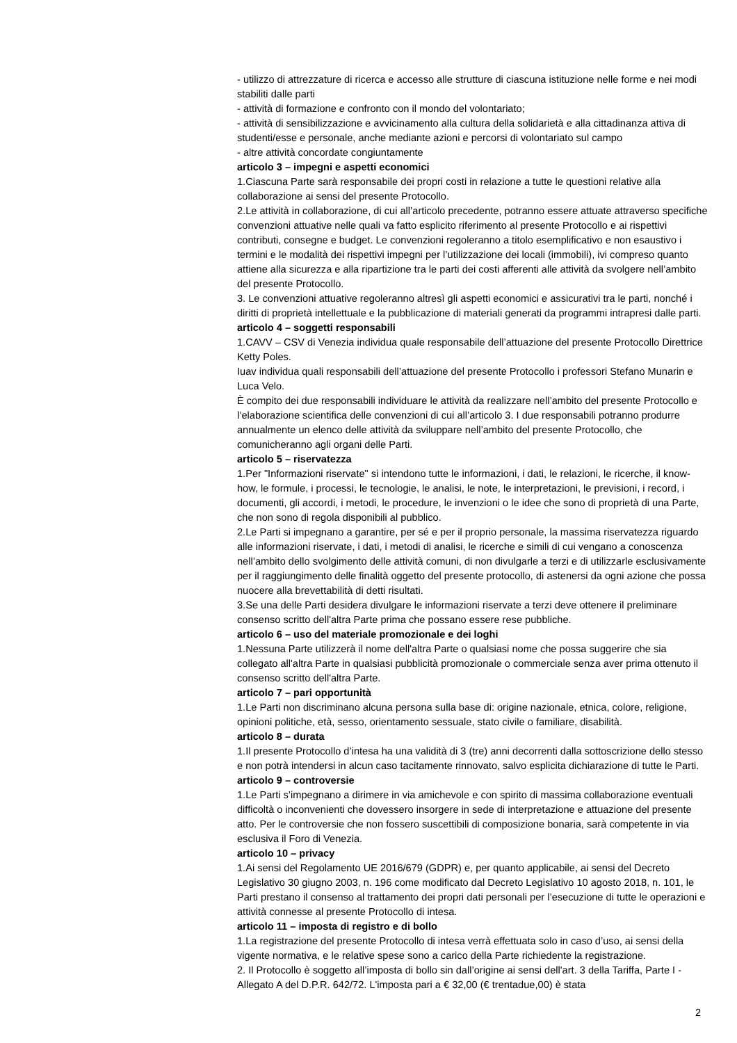- utilizzo di attrezzature di ricerca e accesso alle strutture di ciascuna istituzione nelle forme e nei modi stabiliti dalle parti
- attività di formazione e confronto con il mondo del volontariato;
- attività di sensibilizzazione e avvicinamento alla cultura della solidarietà e alla cittadinanza attiva di studenti/esse e personale, anche mediante azioni e percorsi di volontariato sul campo
- altre attività concordate congiuntamente
articolo 3 – impegni e aspetti economici
1.Ciascuna Parte sarà responsabile dei propri costi in relazione a tutte le questioni relative alla collaborazione ai sensi del presente Protocollo.
2.Le attività in collaborazione, di cui all’articolo precedente, potranno essere attuate attraverso specifiche convenzioni attuative nelle quali va fatto esplicito riferimento al presente Protocollo e ai rispettivi contributi, consegne e budget. Le convenzioni regoleranno a titolo esemplificativo e non esaustivo i termini e le modalità dei rispettivi impegni per l’utilizzazione dei locali (immobili), ivi compreso quanto attiene alla sicurezza e alla ripartizione tra le parti dei costi afferenti alle attività da svolgere nell’ambito del presente Protocollo.
3. Le convenzioni attuative regoleranno altresì gli aspetti economici e assicurativi tra le parti, nonché i diritti di proprietà intellettuale e la pubblicazione di materiali generati da programmi intrapresi dalle parti.
articolo 4 – soggetti responsabili
1.CAVV – CSV di Venezia individua quale responsabile dell’attuazione del presente Protocollo Direttrice Ketty Poles.
Iuav individua quali responsabili dell’attuazione del presente Protocollo i professori Stefano Munarin e Luca Velo.
È compito dei due responsabili individuare le attività da realizzare nell’ambito del presente Protocollo e l’elaborazione scientifica delle convenzioni di cui all’articolo 3. I due responsabili potranno produrre annualmente un elenco delle attività da sviluppare nell’ambito del presente Protocollo, che comunicheranno agli organi delle Parti.
articolo 5 – riservatezza
1.Per "Informazioni riservate" si intendono tutte le informazioni, i dati, le relazioni, le ricerche, il know-how, le formule, i processi, le tecnologie, le analisi, le note, le interpretazioni, le previsioni, i record, i documenti, gli accordi, i metodi, le procedure, le invenzioni o le idee che sono di proprietà di una Parte, che non sono di regola disponibili al pubblico.
2.Le Parti si impegnano a garantire, per sé e per il proprio personale, la massima riservatezza riguardo alle informazioni riservate, i dati, i metodi di analisi, le ricerche e simili di cui vengano a conoscenza nell’ambito dello svolgimento delle attività comuni, di non divulgarle a terzi e di utilizzarle esclusivamente per il raggiungimento delle finalità oggetto del presente protocollo, di astenersi da ogni azione che possa nuocere alla brevettabilità di detti risultati.
3.Se una delle Parti desidera divulgare le informazioni riservate a terzi deve ottenere il preliminare consenso scritto dell'altra Parte prima che possano essere rese pubbliche.
articolo 6 – uso del materiale promozionale e dei loghi
1.Nessuna Parte utilizzerà il nome dell'altra Parte o qualsiasi nome che possa suggerire che sia collegato all'altra Parte in qualsiasi pubblicità promozionale o commerciale senza aver prima ottenuto il consenso scritto dell'altra Parte.
articolo 7 – pari opportunità
1.Le Parti non discriminano alcuna persona sulla base di: origine nazionale, etnica, colore, religione, opinioni politiche, età, sesso, orientamento sessuale, stato civile o familiare, disabilità.
articolo 8 – durata
1.Il presente Protocollo d’intesa ha una validità di 3 (tre) anni decorrenti dalla sottoscrizione dello stesso e non potrà intendersi in alcun caso tacitamente rinnovato, salvo esplicita dichiarazione di tutte le Parti.
articolo 9 – controversie
1.Le Parti s’impegnano a dirimere in via amichevole e con spirito di massima collaborazione eventuali difficoltà o inconvenienti che dovessero insorgere in sede di interpretazione e attuazione del presente atto. Per le controversie che non fossero suscettibili di composizione bonaria, sarà competente in via esclusiva il Foro di Venezia.
articolo 10 – privacy
1.Ai sensi del Regolamento UE 2016/679 (GDPR) e, per quanto applicabile, ai sensi del Decreto Legislativo 30 giugno 2003, n. 196 come modificato dal Decreto Legislativo 10 agosto 2018, n. 101, le Parti prestano il consenso al trattamento dei propri dati personali per l’esecuzione di tutte le operazioni e attività connesse al presente Protocollo di intesa.
articolo 11 – imposta di registro e di bollo
1.La registrazione del presente Protocollo di intesa verrà effettuata solo in caso d’uso, ai sensi della vigente normativa, e le relative spese sono a carico della Parte richiedente la registrazione.
2. Il Protocollo è soggetto all’imposta di bollo sin dall’origine ai sensi dell'art. 3 della Tariffa, Parte I - Allegato A del D.P.R. 642/72. L'imposta pari a € 32,00 (€ trentadue,00) è stata
2